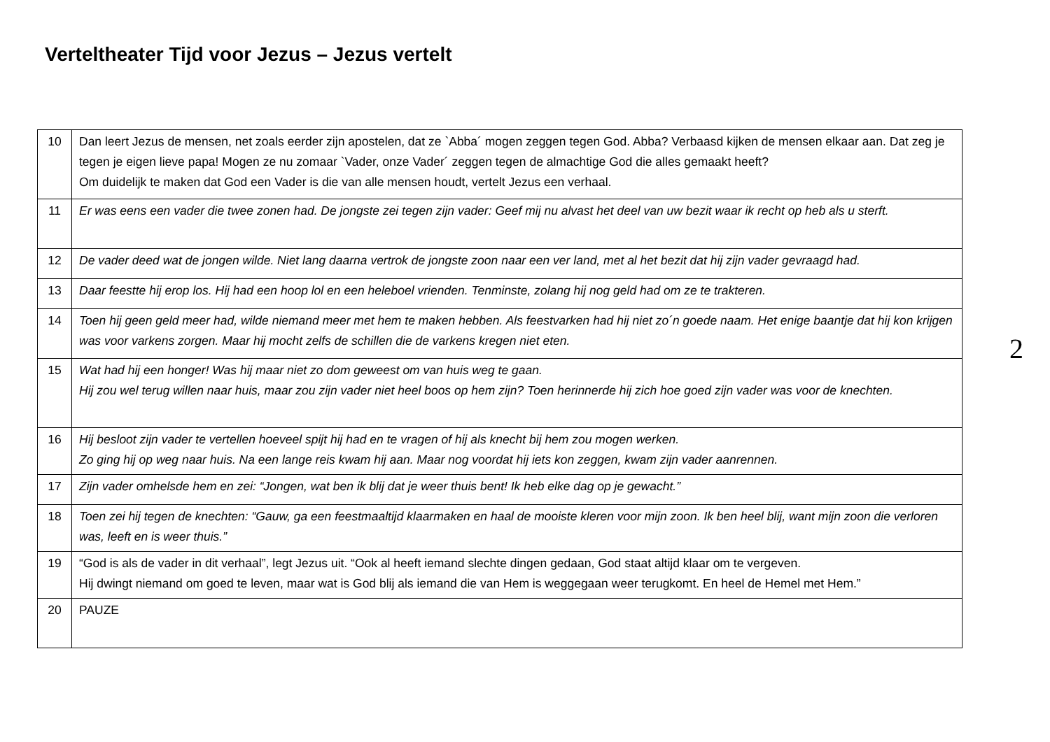Verteltheater Tijd voor Jezus – Jezus vertelt
| 10 | Dan leert Jezus de mensen, net zoals eerder zijn apostelen, dat ze `Abba´ mogen zeggen tegen God. Abba? Verbaasd kijken de mensen elkaar aan. Dat zeg je tegen je eigen lieve papa! Mogen ze nu zomaar `Vader, onze Vader´ zeggen tegen de almachtige God die alles gemaakt heeft? Om duidelijk te maken dat God een Vader is die van alle mensen houdt, vertelt Jezus een verhaal. |
| 11 | Er was eens een vader die twee zonen had. De jongste zei tegen zijn vader: Geef mij nu alvast het deel van uw bezit waar ik recht op heb als u sterft. |
| 12 | De vader deed wat de jongen wilde. Niet lang daarna vertrok de jongste zoon naar een ver land, met al het bezit dat hij zijn vader gevraagd had. |
| 13 | Daar feestte hij erop los. Hij had een hoop lol en een heleboel vrienden. Tenminste, zolang hij nog geld had om ze te trakteren. |
| 14 | Toen hij geen geld meer had, wilde niemand meer met hem te maken hebben. Als feestvarken had hij niet zo´n goede naam. Het enige baantje dat hij kon krijgen was voor varkens zorgen. Maar hij mocht zelfs de schillen die de varkens kregen niet eten. |
| 15 | Wat had hij een honger! Was hij maar niet zo dom geweest om van huis weg te gaan. Hij zou wel terug willen naar huis, maar zou zijn vader niet heel boos op hem zijn? Toen herinnerde hij zich hoe goed zijn vader was voor de knechten. |
| 16 | Hij besloot zijn vader te vertellen hoeveel spijt hij had en te vragen of hij als knecht bij hem zou mogen werken. Zo ging hij op weg naar huis. Na een lange reis kwam hij aan. Maar nog voordat hij iets kon zeggen, kwam zijn vader aanrennen. |
| 17 | Zijn vader omhelsde hem en zei: “Jongen, wat ben ik blij dat je weer thuis bent! Ik heb elke dag op je gewacht.” |
| 18 | Toen zei hij tegen de knechten: “Gauw, ga een feestmaaltijd klaarmaken en haal de mooiste kleren voor mijn zoon. Ik ben heel blij, want mijn zoon die verloren was, leeft en is weer thuis.” |
| 19 | “God is als de vader in dit verhaal”, legt Jezus uit. “Ook al heeft iemand slechte dingen gedaan, God staat altijd klaar om te vergeven. Hij dwingt niemand om goed te leven, maar wat is God blij als iemand die van Hem is weggegaan weer terugkomt. En heel de Hemel met Hem.” |
| 20 | PAUZE |
2